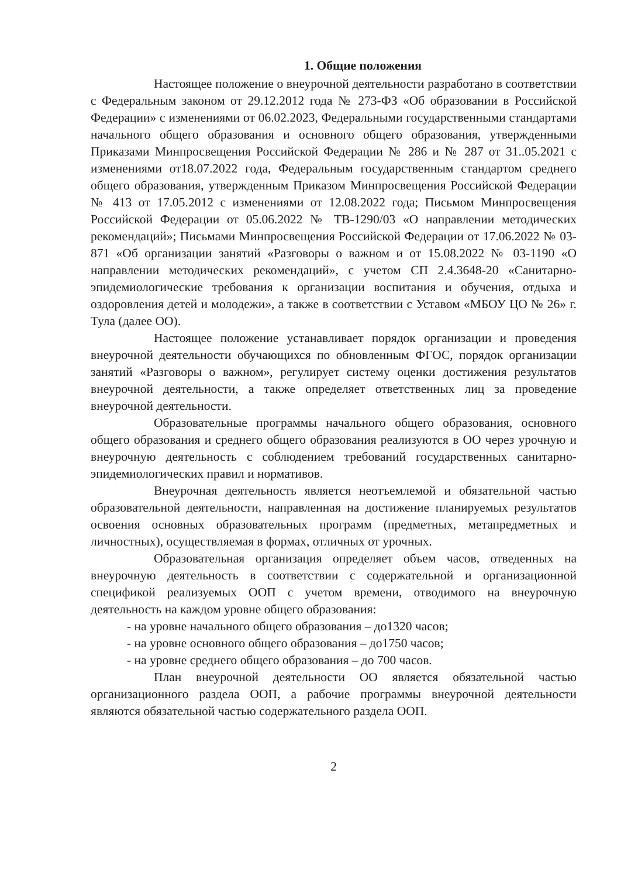1. Общие положения
Настоящее положение о внеурочной деятельности разработано в соответствии с Федеральным законом от 29.12.2012 года № 273-ФЗ «Об образовании в Российской Федерации» с изменениями от 06.02.2023, Федеральными государственными стандартами начального общего образования и основного общего образования, утвержденными Приказами Минпросвещения Российской Федерации № 286 и № 287 от 31..05.2021 с изменениями от18.07.2022 года, Федеральным государственным стандартом среднего общего образования, утвержденным Приказом Минпросвещения Российской Федерации № 413 от 17.05.2012 с изменениями от 12.08.2022 года; Письмом Минпросвещения Российской Федерации от 05.06.2022 № ТВ-1290/03 «О направлении методических рекомендаций»; Письмами Минпросвещения Российской Федерации от 17.06.2022 № 03-871 «Об организации занятий «Разговоры о важном и от 15.08.2022 № 03-1190 «О направлении методических рекомендаций», с учетом СП 2.4.3648-20 «Санитарно-эпидемиологические требования к организации воспитания и обучения, отдыха и оздоровления детей и молодежи», а также в соответствии с Уставом «МБОУ ЦО № 26» г. Тула (далее ОО).
Настоящее положение устанавливает порядок организации и проведения внеурочной деятельности обучающихся по обновленным ФГОС, порядок организации занятий «Разговоры о важном», регулирует систему оценки достижения результатов внеурочной деятельности, а также определяет ответственных лиц за проведение внеурочной деятельности.
Образовательные программы начального общего образования, основного общего образования и среднего общего образования реализуются в ОО через урочную и внеурочную деятельность с соблюдением требований государственных санитарно-эпидемиологических правил и нормативов.
Внеурочная деятельность является неотъемлемой и обязательной частью образовательной деятельности, направленная на достижение планируемых результатов освоения основных образовательных программ (предметных, метапредметных и личностных), осуществляемая в формах, отличных от урочных.
Образовательная организация определяет объем часов, отведенных на внеурочную деятельность в соответствии с содержательной и организационной спецификой реализуемых ООП с учетом времени, отводимого на внеурочную деятельность на каждом уровне общего образования:
- на уровне начального общего образования – до1320 часов;
- на уровне основного общего образования – до1750 часов;
- на уровне среднего общего образования – до 700 часов.
План внеурочной деятельности ОО является обязательной частью организационного раздела ООП, а рабочие программы внеурочной деятельности являются обязательной частью содержательного раздела ООП.
2